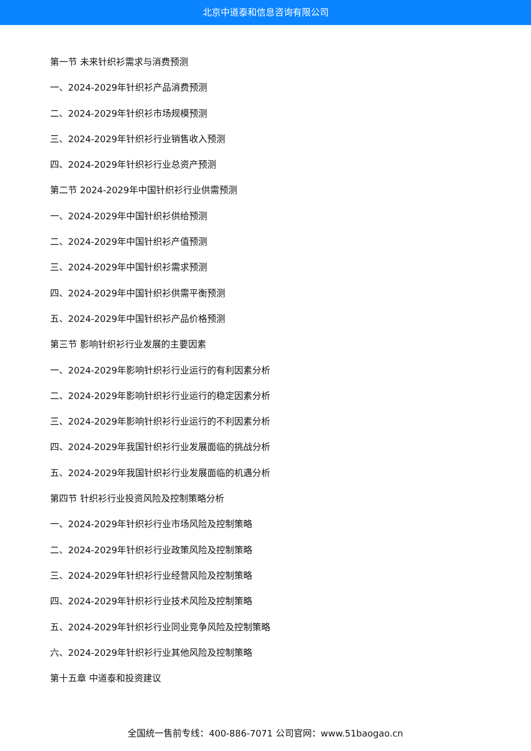北京中道泰和信息咨询有限公司
第一节 未来针织衫需求与消费预测
一、2024-2029年针织衫产品消费预测
二、2024-2029年针织衫市场规模预测
三、2024-2029年针织衫行业销售收入预测
四、2024-2029年针织衫行业总资产预测
第二节 2024-2029年中国针织衫行业供需预测
一、2024-2029年中国针织衫供给预测
二、2024-2029年中国针织衫产值预测
三、2024-2029年中国针织衫需求预测
四、2024-2029年中国针织衫供需平衡预测
五、2024-2029年中国针织衫产品价格预测
第三节 影响针织衫行业发展的主要因素
一、2024-2029年影响针织衫行业运行的有利因素分析
二、2024-2029年影响针织衫行业运行的稳定因素分析
三、2024-2029年影响针织衫行业运行的不利因素分析
四、2024-2029年我国针织衫行业发展面临的挑战分析
五、2024-2029年我国针织衫行业发展面临的机遇分析
第四节 针织衫行业投资风险及控制策略分析
一、2024-2029年针织衫行业市场风险及控制策略
二、2024-2029年针织衫行业政策风险及控制策略
三、2024-2029年针织衫行业经营风险及控制策略
四、2024-2029年针织衫行业技术风险及控制策略
五、2024-2029年针织衫行业同业竞争风险及控制策略
六、2024-2029年针织衫行业其他风险及控制策略
第十五章 中道泰和投资建议
全国统一售前专线：400-886-7071 公司官网：www.51baogao.cn